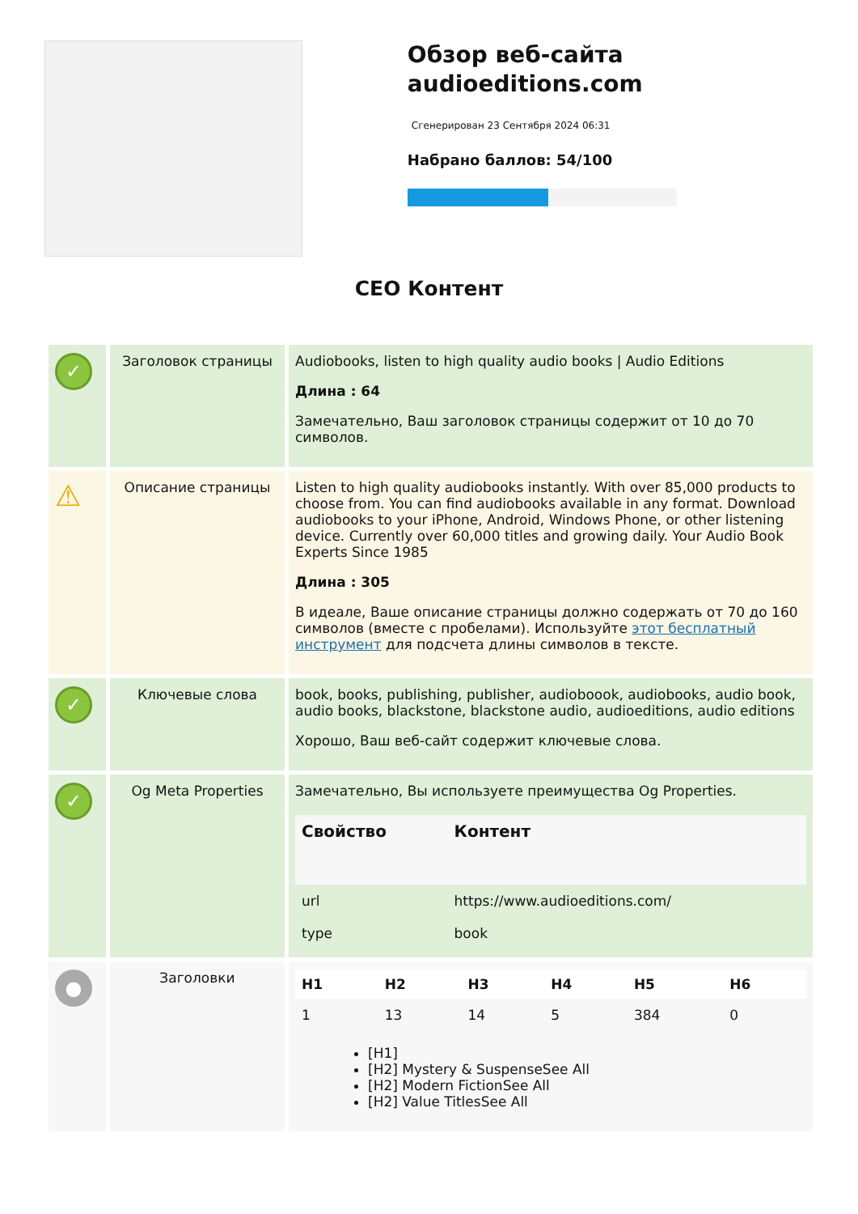Обзор веб-сайта audioeditions.com
Сгенерирован 23 Сентября 2024 06:31
Набрано баллов: 54/100
СЕО Контент
| ✓ | Заголовок страницы | Audiobooks, listen to high quality audio books / Audio Editions Длина : 64 Замечательно, Ваш заголовок страницы содержит от 10 до 70 символов. |
| ⚠ | Описание страницы | Listen to high quality audiobooks instantly. With over 85,000 products to choose from. You can find audiobooks available in any format. Download audiobooks to your iPhone, Android, Windows Phone, or other listening device. Currently over 60,000 titles and growing daily. Your Audio Book Experts Since 1985 Длина : 305 В идеале, Ваше описание страницы должно содержать от 70 до 160 символов (вместе с пробелами). Используйте этот бесплатный инструмент для подсчета длины символов в тексте. |
| ✓ | Ключевые слова | book, books, publishing, publisher, audioboook, audiobooks, audio book, audio books, blackstone, blackstone audio, audioeditions, audio editions Хорошо, Ваш веб-сайт содержит ключевые слова. |
| ✓ | Og Meta Properties | Замечательно, Вы используете преимущества Og Properties. / Свойство / Контент / / --- / --- / / url / https://www.audioeditions.com/ / / type / book / |
| ● | Заголовки | / H1 / H2 / H3 / H4 / H5 / H6 / / --- / --- / --- / --- / --- / --- / / 1 / 13 / 14 / 5 / 384 / 0 / [H1] [H2] Mystery & SuspenseSee All [H2] Modern FictionSee All [H2] Value TitlesSee All |